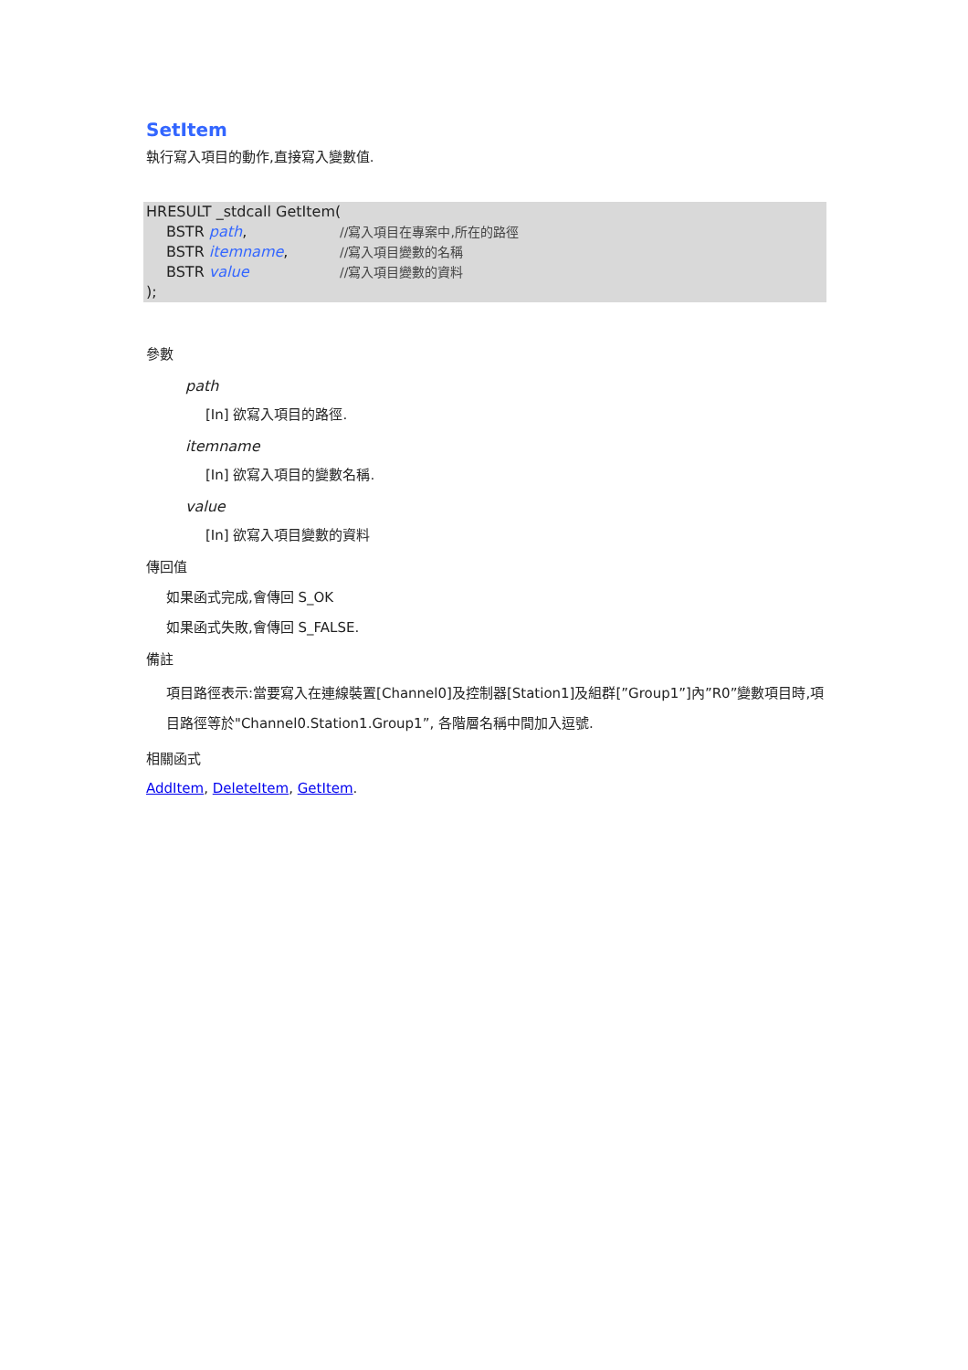SetItem
執行寫入項目的動作,直接寫入變數值.
HRESULT _stdcall GetItem(
BSTR path, //寫入項目在專案中,所在的路徑
BSTR itemname, //寫入項目變數的名稱
BSTR value //寫入項目變數的資料
);
參數
path
[In] 欲寫入項目的路徑.
itemname
[In] 欲寫入項目的變數名稱.
value
[In] 欲寫入項目變數的資料
傳回值
如果函式完成,會傳回 S_OK
如果函式失敗,會傳回 S_FALSE.
備註
項目路徑表示:當要寫入在連線裝置[Channel0]及控制器[Station1]及組群[”Group1”]內”R0”變數項目時,項目路徑等於"Channel0.Station1.Group1”, 各階層名稱中間加入逗號.
相關函式
AddItem, DeleteItem, GetItem.